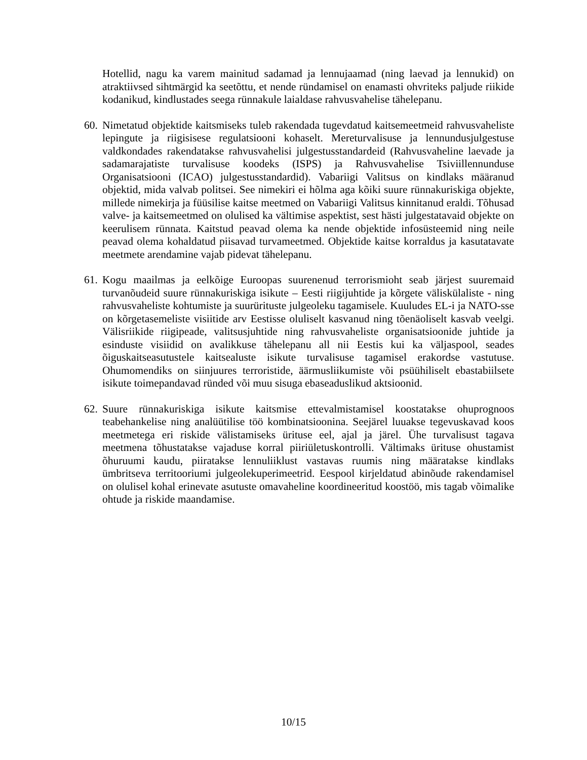Hotellid, nagu ka varem mainitud sadamad ja lennujaamad (ning laevad ja lennukid) on atraktiivsed sihtmärgid ka seetõttu, et nende ründamisel on enamasti ohvriteks paljude riikide kodanikud, kindlustades seega rünnakule laialdase rahvusvahelise tähelepanu.
60.
Nimetatud objektide kaitsmiseks tuleb rakendada tugevdatud kaitsemeetmeid rahvusvaheliste lepingute ja riigisisese regulatsiooni kohaselt. Mereturvalisuse ja lennundusjulgestuse valdkondades rakendatakse rahvusvahelisi julgestusstandardeid (Rahvusvaheline laevade ja sadamarajatiste turvalisuse koodeks (ISPS) ja Rahvusvahelise Tsiviillennunduse Organisatsiooni (ICAO) julgestusstandardid). Vabariigi Valitsus on kindlaks määranud objektid, mida valvab politsei. See nimekiri ei hõlma aga kõiki suure rünnakuriskiga objekte, millede nimekirja ja füüsilise kaitse meetmed on Vabariigi Valitsus kinnitanud eraldi. Tõhusad valve- ja kaitsemeetmed on olulised ka vältimise aspektist, sest hästi julgestatavaid objekte on keerulisem rünnata. Kaitstud peavad olema ka nende objektide infosüsteemid ning neile peavad olema kohaldatud piisavad turvameetmed. Objektide kaitse korraldus ja kasutatavate meetmete arendamine vajab pidevat tähelepanu.
61.
Kogu maailmas ja eelkõige Euroopas suurenenud terrorismioht seab järjest suuremaid turvanõudeid suure rünnakuriskiga isikute – Eesti riigijuhtide ja kõrgete väliskülaliste - ning rahvusvaheliste kohtumiste ja suurürituste julgeoleku tagamisele. Kuuludes EL-i ja NATO-sse on kõrgetasemeliste visiitide arv Eestisse oluliselt kasvanud ning tõenäoliselt kasvab veelgi. Välisriikide riigipeade, valitsusjuhtide ning rahvusvaheliste organisatsioonide juhtide ja esinduste visiidid on avalikkuse tähelepanu all nii Eestis kui ka väljaspool, seades õiguskaitseasutustele kaitsealuste isikute turvalisuse tagamisel erakordse vastutuse. Ohumomendiks on siinjuures terroristide, äärmusliikumiste või psüühiliselt ebastabiilsete isikute toimepandavad ründed või muu sisuga ebaseaduslikud aktsioonid.
62.
Suure rünnakuriskiga isikute kaitsmise ettevalmistamisel koostatakse ohuprognoos teabehankelise ning analüütilise töö kombinatsioonina. Seejärel luuakse tegevuskavad koos meetmetega eri riskide välistamiseks ürituse eel, ajal ja järel. Ühe turvalisust tagava meetmena tõhustatakse vajaduse korral piiriületuskontrolli. Vältimaks ürituse ohustamist õhuruumi kaudu, piiratakse lennuliiklust vastavas ruumis ning määratakse kindlaks ümbritseva territooriumi julgeolekuperimeetrid. Eespool kirjeldatud abinõude rakendamisel on olulisel kohal erinevate asutuste omavaheline koordineeritud koostöö, mis tagab võimalike ohtude ja riskide maandamise.
10/15